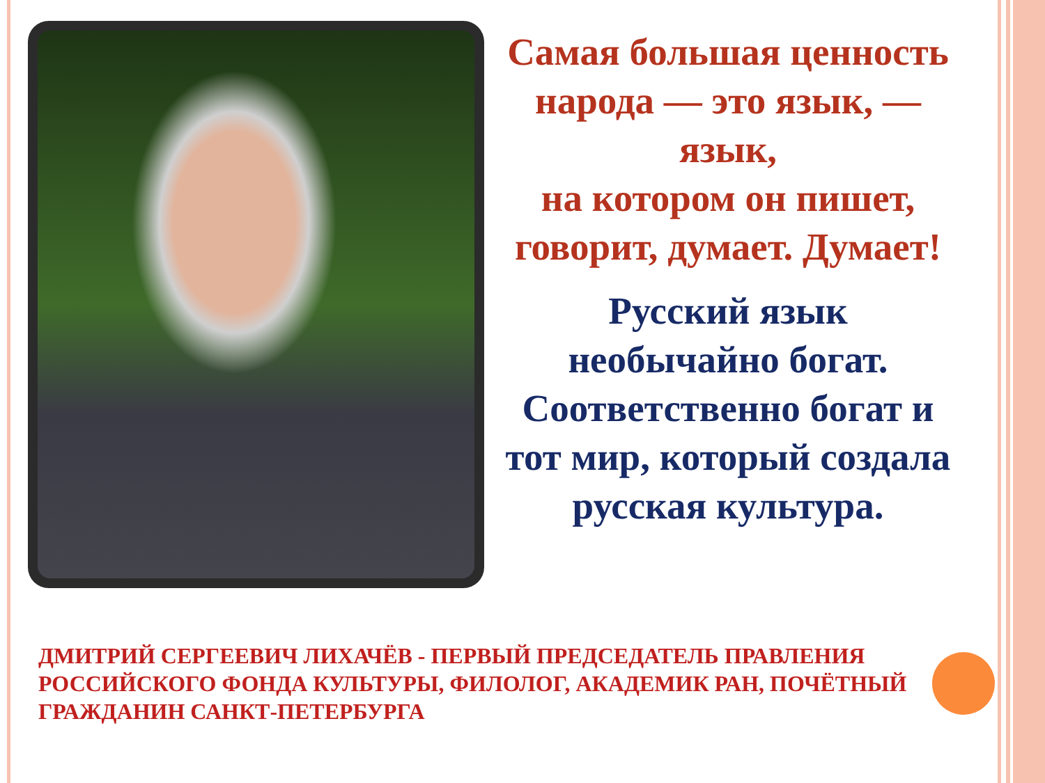Самая большая ценность народа — это язык, — язык,
на котором он пишет, говорит, думает. Думает!
Русский язык необычайно богат. Соответственно богат и тот мир, который создала русская культура.
ДМИТРИЙ СЕРГЕЕВИЧ ЛИХАЧЁВ - ПЕРВЫЙ ПРЕДСЕДАТЕЛЬ ПРАВЛЕНИЯ РОССИЙСКОГО ФОНДА КУЛЬТУРЫ, ФИЛОЛОГ, АКАДЕМИК РАН, ПОЧЁТНЫЙ ГРАЖДАНИН САНКТ-ПЕТЕРБУРГА